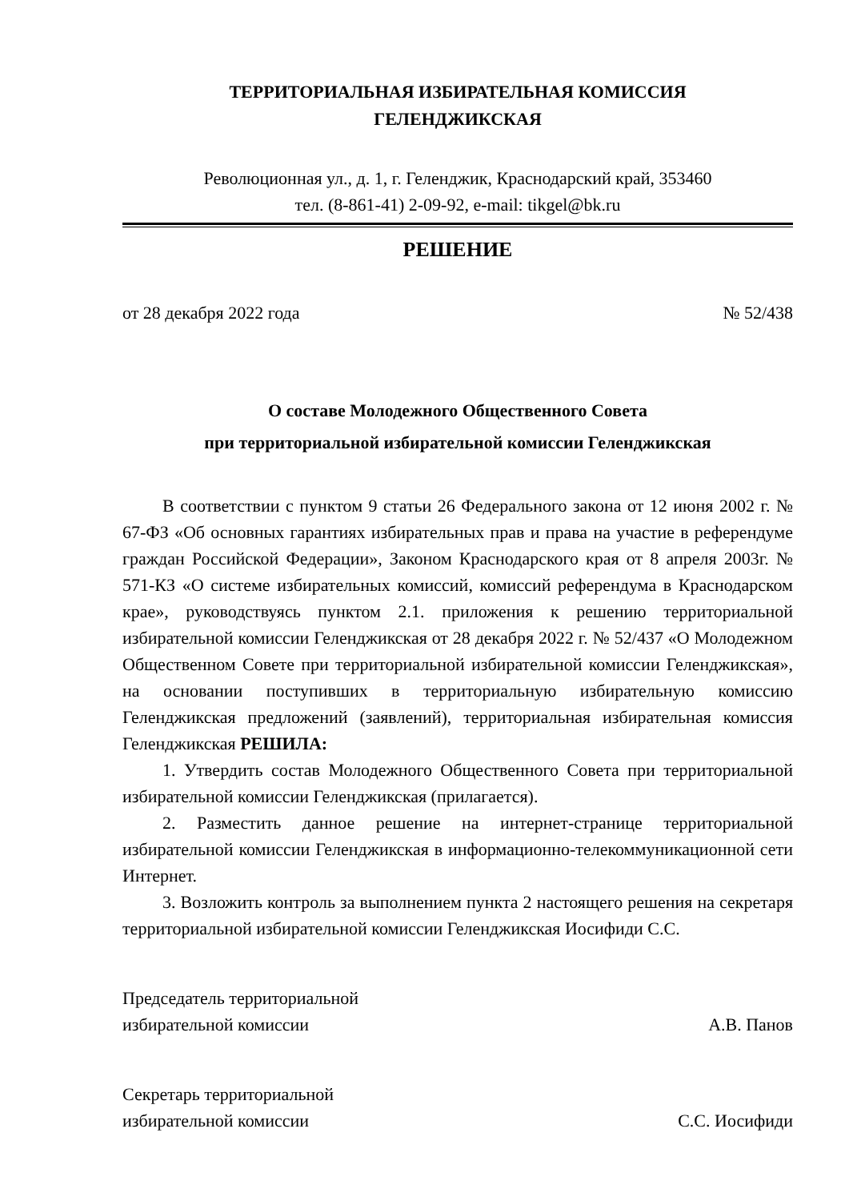ТЕРРИТОРИАЛЬНАЯ ИЗБИРАТЕЛЬНАЯ КОМИССИЯ
ГЕЛЕНДЖИКСКАЯ
Революционная ул., д. 1, г. Геленджик, Краснодарский край, 353460
тел. (8-861-41) 2-09-92, e-mail: tikgel@bk.ru
РЕШЕНИЕ
от 28 декабря 2022 года № 52/438
О составе Молодежного Общественного Совета
при территориальной избирательной комиссии Геленджикская
В соответствии с пунктом 9 статьи 26 Федерального закона от 12 июня 2002 г. № 67-ФЗ «Об основных гарантиях избирательных прав и права на участие в референдуме граждан Российской Федерации», Законом Краснодарского края от 8 апреля 2003г. № 571-КЗ «О системе избирательных комиссий, комиссий референдума в Краснодарском крае», руководствуясь пунктом 2.1. приложения к решению территориальной избирательной комиссии Геленджикская от 28 декабря 2022 г. № 52/437 «О Молодежном Общественном Совете при территориальной избирательной комиссии Геленджикская», на основании поступивших в территориальную избирательную комиссию Геленджикская предложений (заявлений), территориальная избирательная комиссия Геленджикская РЕШИЛА:
1. Утвердить состав Молодежного Общественного Совета при территориальной избирательной комиссии Геленджикская (прилагается).
2. Разместить данное решение на интернет-странице территориальной избирательной комиссии Геленджикская в информационно-телекоммуникационной сети Интернет.
3. Возложить контроль за выполнением пункта 2 настоящего решения на секретаря территориальной избирательной комиссии Геленджикская Иосифиди С.С.
Председатель территориальной
избирательной комиссии А.В. Панов
Секретарь территориальной
избирательной комиссии С.С. Иосифиди